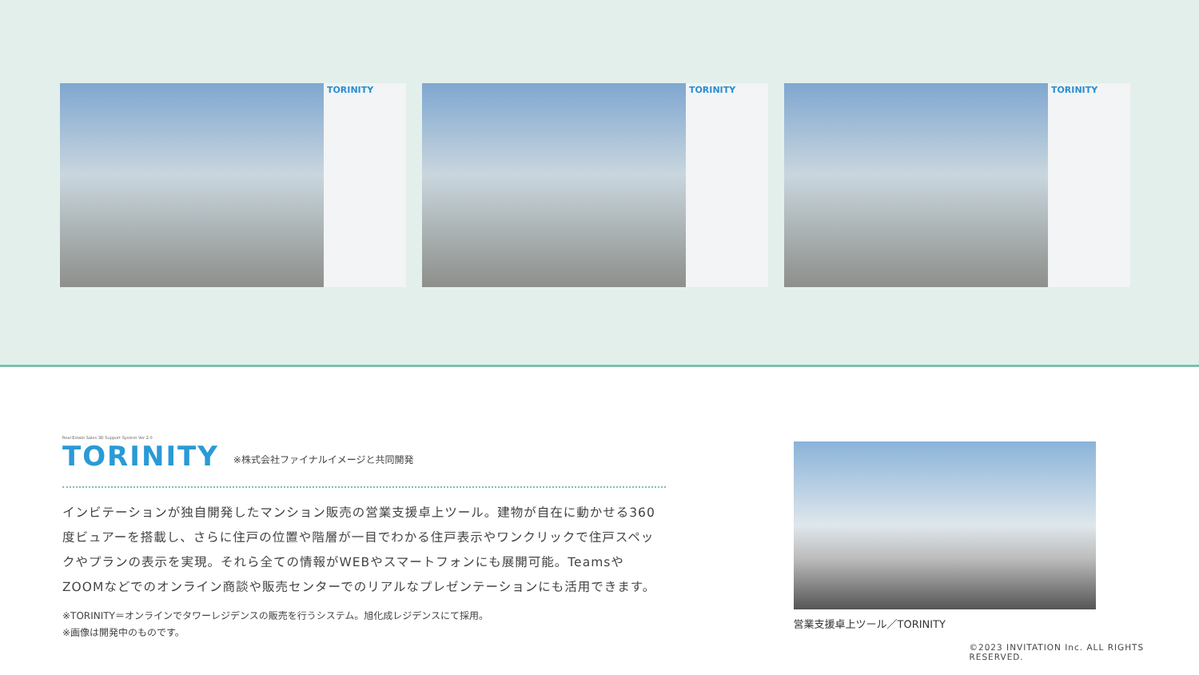TORINITY
TORINITY
TORINITY
Real Estate Sales 3D Support System Ver 2.0
TORINITY
※株式会社ファイナルイメージと共同開発
インビテーションが独自開発したマンション販売の営業支援卓上ツール。建物が自在に動かせる360度ビュアーを搭載し、さらに住戸の位置や階層が一目でわかる住戸表示やワンクリックで住戸スペックやプランの表示を実現。それら全ての情報がWEBやスマートフォンにも展開可能。TeamsやZOOMなどでのオンライン商談や販売センターでのリアルなプレゼンテーションにも活用できます。
※TORINITY＝オンラインでタワーレジデンスの販売を行うシステム。旭化成レジデンスにて採用。
※画像は開発中のものです。
営業支援卓上ツール／TORINITY
©2023 INVITATION Inc. ALL RIGHTS RESERVED.